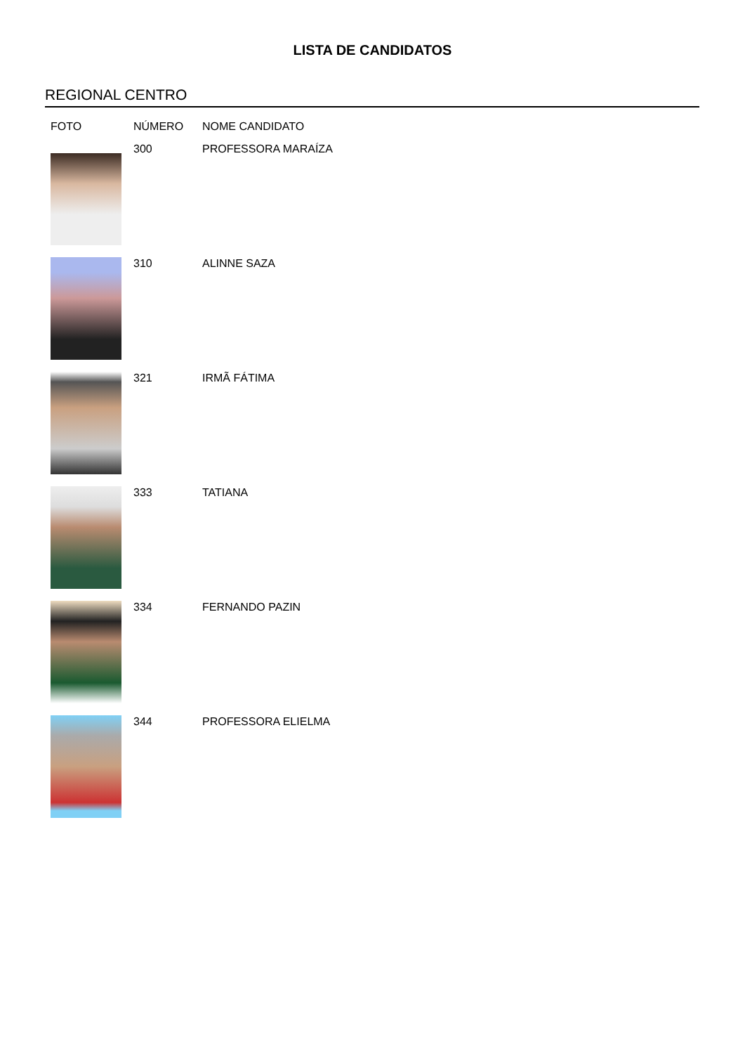LISTA DE CANDIDATOS
REGIONAL CENTRO
| FOTO | NÚMERO | NOME CANDIDATO |
| --- | --- | --- |
| | 300 | PROFESSORA MARAÍZA |
| | 310 | ALINNE SAZA |
| | 321 | IRMÃ FÁTIMA |
| | 333 | TATIANA |
| | 334 | FERNANDO PAZIN |
| | 344 | PROFESSORA ELIELMA |